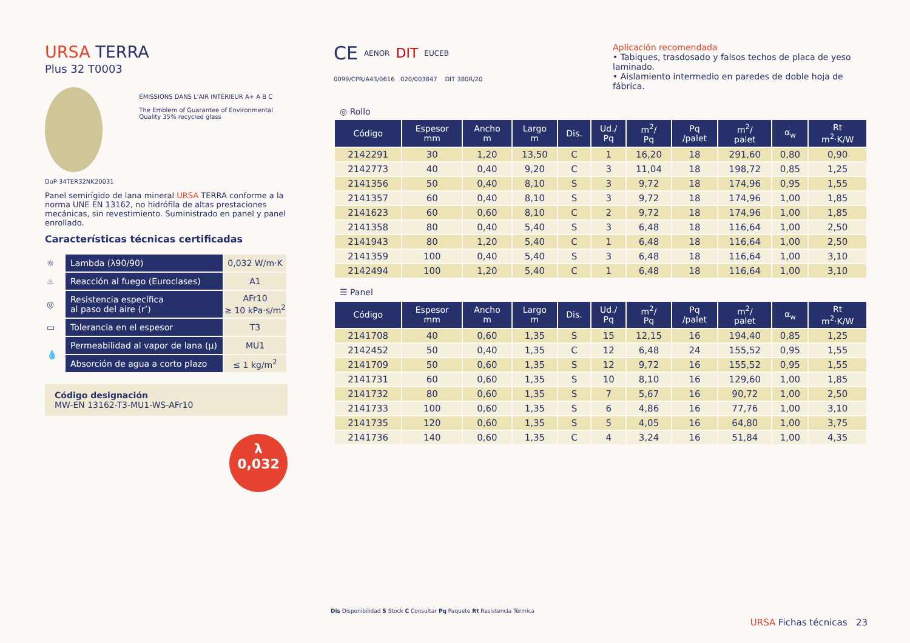URSA TERRA
Plus 32 T0003
ÉMISSIONS DANS L'AIR INTÉRIEUR A+ A B C
The Emblem of Guarantee of Environmental Quality 35% recycled glass
DoP 34TER32NK20031
Panel semirígido de lana mineral URSA TERRA conforme a la norma UNE EN 13162, no hidrófila de altas prestaciones mecánicas, sin revestimiento. Suministrado en panel y panel enrollado.
Características técnicas certificadas
| ☼ | Lambda (λ90/90) | 0,032 W/m·K |
| ♨ | Reacción al fuego (Euroclases) | A1 |
| ◎ | Resistencia específica al paso del aire (r’) | AFr10 ≥ 10 kPa·s/m<sup>2</sup> |
| ▭ | Tolerancia en el espesor | T3 |
| 💧 | Permeabilidad al vapor de lana (µ) | MU1 |
| | Absorción de agua a corto plazo | ≤ 1 kg/m<sup>2</sup> |
Código designación
MW-EN 13162-T3-MU1-WS-AFr10
λ
0,032
CE AENOR DIT EUCEB
0099/CPR/A43/0616 020/003847 DIT 380R/20
Aplicación recomendada
• Tabiques, trasdosado y falsos techos de placa de yeso laminado.
• Aislamiento intermedio en paredes de doble hoja de fábrica.
◎ Rollo
| Código | Espesor mm | Ancho m | Largo m | Dis. | Ud./ Pq | m<sup>2</sup>/ Pq | Pq /palet | m<sup>2</sup>/ palet | α<sub>w</sub> | Rt m<sup>2</sup>·K/W |
| --- | --- | --- | --- | --- | --- | --- | --- | --- | --- | --- |
| 2142291 | 30 | 1,20 | 13,50 | C | 1 | 16,20 | 18 | 291,60 | 0,80 | 0,90 |
| 2142773 | 40 | 0,40 | 9,20 | C | 3 | 11,04 | 18 | 198,72 | 0,85 | 1,25 |
| 2141356 | 50 | 0,40 | 8,10 | S | 3 | 9,72 | 18 | 174,96 | 0,95 | 1,55 |
| 2141357 | 60 | 0,40 | 8,10 | S | 3 | 9,72 | 18 | 174,96 | 1,00 | 1,85 |
| 2141623 | 60 | 0,60 | 8,10 | C | 2 | 9,72 | 18 | 174,96 | 1,00 | 1,85 |
| 2141358 | 80 | 0,40 | 5,40 | S | 3 | 6,48 | 18 | 116,64 | 1,00 | 2,50 |
| 2141943 | 80 | 1,20 | 5,40 | C | 1 | 6,48 | 18 | 116,64 | 1,00 | 2,50 |
| 2141359 | 100 | 0,40 | 5,40 | S | 3 | 6,48 | 18 | 116,64 | 1,00 | 3,10 |
| 2142494 | 100 | 1,20 | 5,40 | C | 1 | 6,48 | 18 | 116,64 | 1,00 | 3,10 |
☰ Panel
| Código | Espesor mm | Ancho m | Largo m | Dis. | Ud./ Pq | m<sup>2</sup>/ Pq | Pq /palet | m<sup>2</sup>/ palet | α<sub>w</sub> | Rt m<sup>2</sup>·K/W |
| --- | --- | --- | --- | --- | --- | --- | --- | --- | --- | --- |
| 2141708 | 40 | 0,60 | 1,35 | S | 15 | 12,15 | 16 | 194,40 | 0,85 | 1,25 |
| 2142452 | 50 | 0,40 | 1,35 | C | 12 | 6,48 | 24 | 155,52 | 0,95 | 1,55 |
| 2141709 | 50 | 0,60 | 1,35 | S | 12 | 9,72 | 16 | 155,52 | 0,95 | 1,55 |
| 2141731 | 60 | 0,60 | 1,35 | S | 10 | 8,10 | 16 | 129,60 | 1,00 | 1,85 |
| 2141732 | 80 | 0,60 | 1,35 | S | 7 | 5,67 | 16 | 90,72 | 1,00 | 2,50 |
| 2141733 | 100 | 0,60 | 1,35 | S | 6 | 4,86 | 16 | 77,76 | 1,00 | 3,10 |
| 2141735 | 120 | 0,60 | 1,35 | S | 5 | 4,05 | 16 | 64,80 | 1,00 | 3,75 |
| 2141736 | 140 | 0,60 | 1,35 | C | 4 | 3,24 | 16 | 51,84 | 1,00 | 4,35 |
Dis Disponibilidad S Stock C Consultar Pq Paquete Rt Resistencia Térmica
URSA Fichas técnicas 23